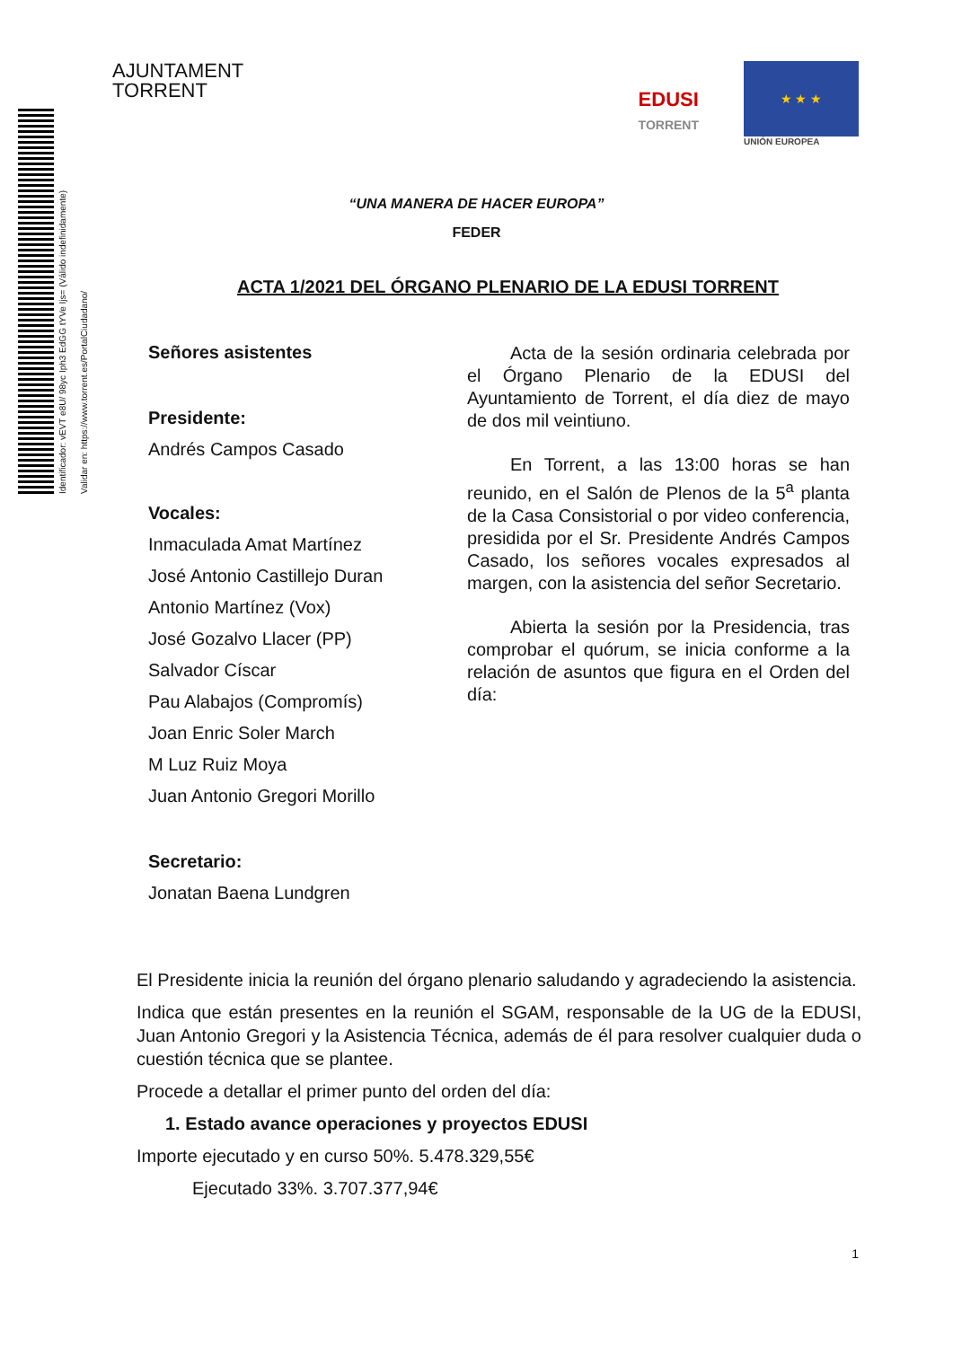Identificador: vEVT e8U/ 98yc Iph3 EdGG tYVe Ijs= (Válido indefinidamente)
Validar en: https://www.torrent.es/PortalCiudadano/
AJUNTAMENT
TORRENT
EDUSI
TORRENT
★ ★ ★
UNIÓN EUROPEA
“UNA MANERA DE HACER EUROPA”
FEDER
ACTA 1/2021 DEL ÓRGANO PLENARIO DE LA EDUSI TORRENT
Señores asistentes
Presidente:
Andrés Campos Casado
Vocales:
Inmaculada Amat Martínez
José Antonio Castillejo Duran
Antonio Martínez (Vox)
José Gozalvo Llacer (PP)
Salvador Císcar
Pau Alabajos (Compromís)
Joan Enric Soler March
M Luz Ruiz Moya
Juan Antonio Gregori Morillo
Secretario:
Jonatan Baena Lundgren
Acta de la sesión ordinaria celebrada por el Órgano Plenario de la EDUSI del Ayuntamiento de Torrent, el día diez de mayo de dos mil veintiuno.
En Torrent, a las 13:00 horas se han reunido, en el Salón de Plenos de la 5<sup>a</sup> planta de la Casa Consistorial o por video conferencia, presidida por el Sr. Presidente Andrés Campos Casado, los señores vocales expresados al margen, con la asistencia del señor Secretario.
Abierta la sesión por la Presidencia, tras comprobar el quórum, se inicia conforme a la relación de asuntos que figura en el Orden del día:
El Presidente inicia la reunión del órgano plenario saludando y agradeciendo la asistencia.
Indica que están presentes en la reunión el SGAM, responsable de la UG de la EDUSI, Juan Antonio Gregori y la Asistencia Técnica, además de él para resolver cualquier duda o cuestión técnica que se plantee.
Procede a detallar el primer punto del orden del día:
1. Estado avance operaciones y proyectos EDUSI
Importe ejecutado y en curso 50%. 5.478.329,55€
Ejecutado 33%. 3.707.377,94€
1